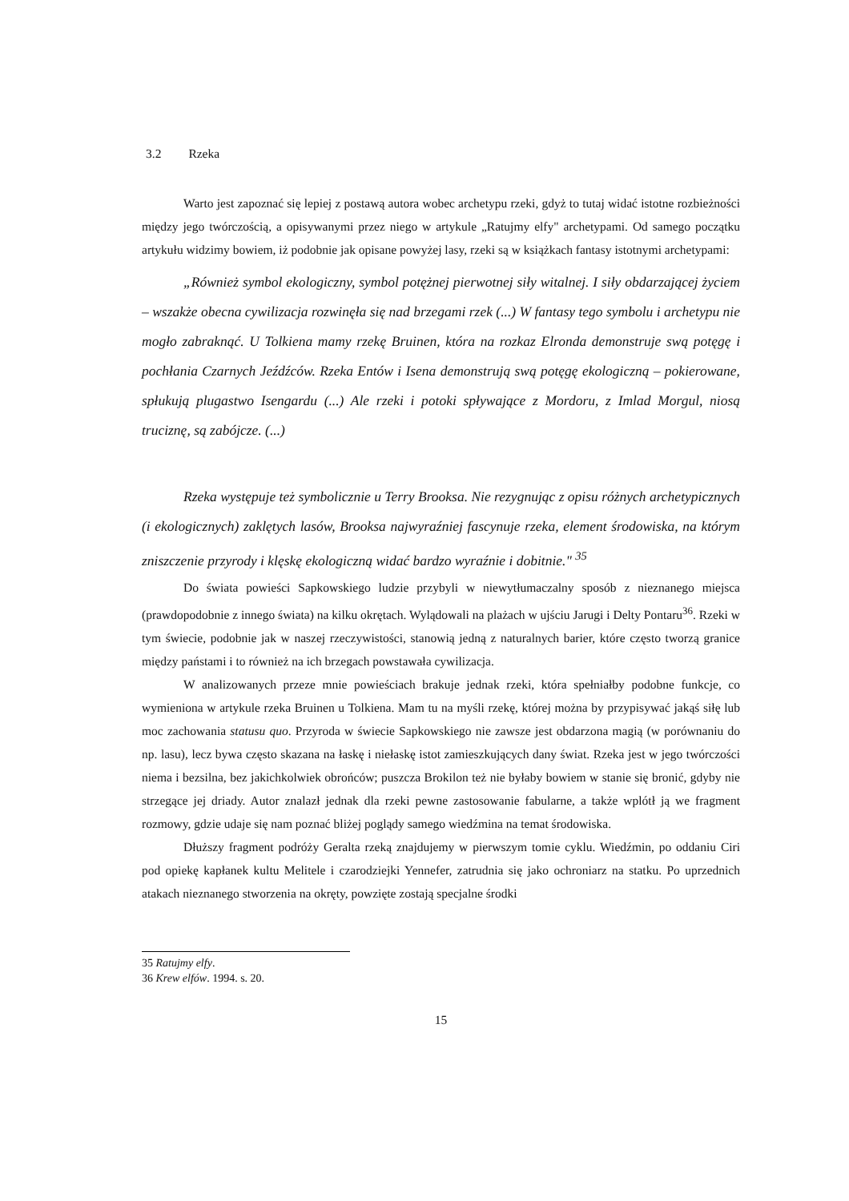3.2 Rzeka
Warto jest zapoznać się lepiej z postawą autora wobec archetypu rzeki, gdyż to tutaj widać istotne rozbieżności między jego twórczością, a opisywanymi przez niego w artykule „Ratujmy elfy" archetypami. Od samego początku artykułu widzimy bowiem, iż podobnie jak opisane powyżej lasy, rzeki są w książkach fantasy istotnymi archetypami:
„Również symbol ekologiczny, symbol potężnej pierwotnej siły witalnej. I siły obdarzającej życiem – wszakże obecna cywilizacja rozwinęła się nad brzegami rzek (...) W fantasy tego symbolu i archetypu nie mogło zabraknąć. U Tolkiena mamy rzekę Bruinen, która na rozkaz Elronda demonstruje swą potęgę i pochłania Czarnych Jeźdźców. Rzeka Entów i Isena demonstrują swą potęgę ekologiczną – pokierowane, spłukują plugastwo Isengardu (...) Ale rzeki i potoki spływające z Mordoru, z Imlad Morgul, niosą truciznę, są zabójcze. (...)
Rzeka występuje też symbolicznie u Terry Brooksa. Nie rezygnując z opisu różnych archetypicznych (i ekologicznych) zaklętych lasów, Brooksa najwyraźniej fascynuje rzeka, element środowiska, na którym zniszczenie przyrody i klęskę ekologiczną widać bardzo wyraźnie i dobitnie." <sup>35</sup>
Do świata powieści Sapkowskiego ludzie przybyli w niewytłumaczalny sposób z nieznanego miejsca (prawdopodobnie z innego świata) na kilku okrętach. Wylądowali na plażach w ujściu Jarugi i Delty Pontaru<sup>36</sup>. Rzeki w tym świecie, podobnie jak w naszej rzeczywistości, stanowią jedną z naturalnych barier, które często tworzą granice między państami i to również na ich brzegach powstawała cywilizacja.
W analizowanych przeze mnie powieściach brakuje jednak rzeki, która spełniałby podobne funkcje, co wymieniona w artykule rzeka Bruinen u Tolkiena. Mam tu na myśli rzekę, której można by przypisywać jakąś siłę lub moc zachowania statusu quo. Przyroda w świecie Sapkowskiego nie zawsze jest obdarzona magią (w porównaniu do np. lasu), lecz bywa często skazana na łaskę i niełaskę istot zamieszkujących dany świat. Rzeka jest w jego twórczości niema i bezsilna, bez jakichkolwiek obrońców; puszcza Brokilon też nie byłaby bowiem w stanie się bronić, gdyby nie strzegące jej driady. Autor znalazł jednak dla rzeki pewne zastosowanie fabularne, a także wplótł ją we fragment rozmowy, gdzie udaje się nam poznać bliżej poglądy samego wiedźmina na temat środowiska.
Dłuższy fragment podróży Geralta rzeką znajdujemy w pierwszym tomie cyklu. Wiedźmin, po oddaniu Ciri pod opiekę kapłanek kultu Melitele i czarodziejki Yennefer, zatrudnia się jako ochroniarz na statku. Po uprzednich atakach nieznanego stworzenia na okręty, powzięte zostają specjalne środki
35 Ratujmy elfy.
36 Krew elfów. 1994. s. 20.
15